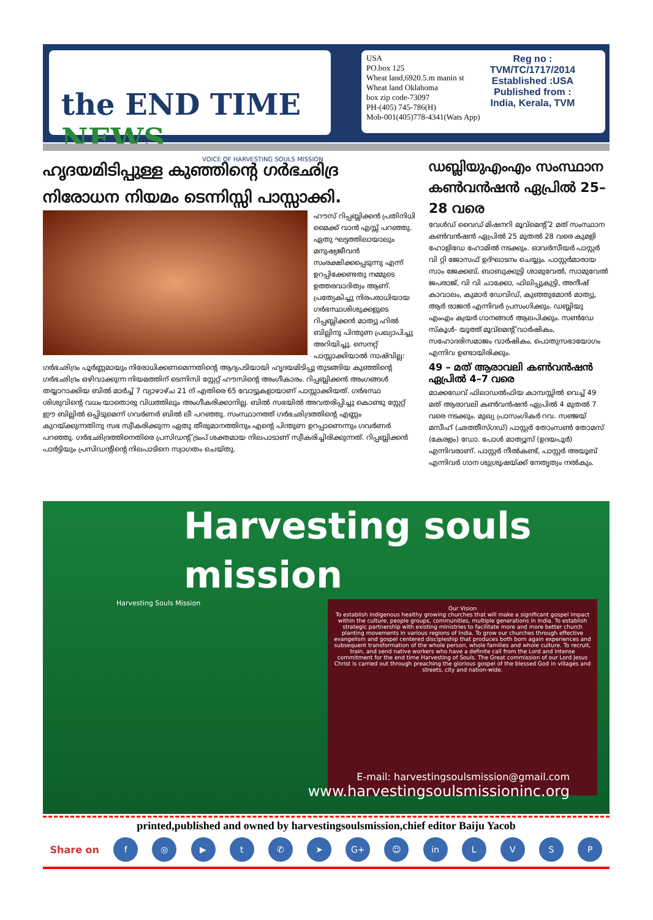the END TIME NEWS
VOICE OF HARVESTING SOULS MISSION
USA
PO.box 125
Wheat land,6920.5.m manin st
Wheat land Oklahoma
box zip code-73097
PH-(405) 745-786(H)
Mob-001(405)778-4341(Wats App)
Reg no :
TVM/TC/1717/2014
Established :USA
Published from :
India, Kerala, TVM
ഹൃദയമിടിപ്പുള്ള കുഞ്ഞിന്റെ ഗർഭഛിദ്ര നിരോധന നിയമം ടെന്നിസ്സി പാസ്സാക്കി.
ഹൗസ് റിപ്പബ്ലിക്കൻ പ്രതിനിധി മൈക്ക് വാൻ എസ്സ് പറഞ്ഞു. ഏതു ഘട്ടത്തിലായാലും മനുഷ്യജീവൻ സംരക്ഷിക്കപ്പെടുന്നു എന്ന് ഉറപ്പിക്കേണ്ടതു നമ്മുടെ ഉത്തരവാദിത്വം ആണ്. പ്രത്യേകിച്ചു നിരപരാധിയായ ഗർഭസ്ഥശിശുക്കളുടെ റിപ്പബ്ലിക്കൻ മാത്യു ഹിൽ ബില്ലിനു പിന്തുണ പ്രഖ്യാപിച്ചു അറിയിച്ചു. സെനറ്റ് പാസ്സാക്കിയാൽ നാഷ്‌വില്ല: ഗർഭഛിദ്രം പൂർണ്ണമായും നിരോധിക്കണമെന്നതിന്റെ ആദ്യപടിയായി ഹൃദയമിടിപ്പു തുടങ്ങിയ കുഞ്ഞിന്റെ ഗർഭഛിദ്രം ഒഴിവാക്കുന്ന നിയമത്തിന് ടെന്നിസി സ്റ്റേറ്റ് ഹൗസിന്റെ അംഗീകാരം. റിപ്പബ്ലിക്കൻ അംഗങ്ങൾ തയ്യാറാക്കിയ ബിൽ മാർച്ച് 7 വ്യാഴാഴ്ച 21 ന് എതിരെ 65 വോട്ടുകളായാണ് പാസ്സാക്കിയത്. ഗർഭസ്ഥ ശിശുവിന്റെ വധം യാതൊരു വിധത്തിലും അംഗീകരിക്കാനില്ല. ബിൽ സഭയിൽ അവതരിപ്പിച്ചു കൊണ്ടു സ്റ്റേറ്റ് ഈ ബില്ലിൽ ഒപ്പിടുമെന്ന് ഗവർണർ ബിൽ ലീ പറഞ്ഞു. സംസ്ഥാനത്ത് ഗർഭഛിദ്രത്തിന്റെ എണ്ണം കുറയ്ക്കുന്നതിനു സഭ സ്വീകരിക്കുന്ന ഏതു തീരുമാനത്തിനും എന്റെ പിന്തുണ ഉറപ്പാണെന്നും ഗവർണർ പറഞ്ഞു. ഗർഭഛിദ്രത്തിനെതിരെ പ്രസിഡന്റ് ട്രംപ് ശക്തമായ നിലപാടാണ് സ്വീകരിച്ചിരിക്കുന്നത്. റിപ്പബ്ലിക്കൻ പാർട്ടിയും പ്രസിഡന്റിന്റെ നിലപാടിനെ സ്വാഗതം ചെയ്തു.
ഡബ്ലിയുഎംഎം സംസ്ഥാന കൺവൻഷൻ ഏപ്രിൽ 25–28 വരെ
വേൾഡ് വൈഡ് മിഷനറി മൂവ്മെന്റ് 2 മത് സംസ്ഥാന കൺവൻഷൻ ഏപ്രിൽ 25 മുതൽ 28 വരെ കുമളി ഹോളിഡേ ഹോമിൽ നടക്കും. ഓവർസീയർ പാസ്റ്റർ വി റ്റി ജോസഫ് ഉദ്ഘാടനം ചെയ്യും. പാസ്റ്റർമാരായ സാം ജേക്കബ്, ബാബുക്കുട്ടി ശാമുവേൽ, സാമുവേൽ ജപരാജ്, വി വി ചാക്കോ, ഫിലിപ്പുകുട്ടി, അനീഷ് കാവാലം, കുമാർ ഡേവിഡ്, കുഞ്ഞുമോൻ മാത്യു, ആർ രാജൻ എന്നിവർ പ്രസംഗിക്കും. ഡബ്ലിയു എംഎം ക്വയർ ഗാനങ്ങൾ ആലപിക്കും. സൺഡേ സ്കൂൾ- യൂത്ത് മൂവ്മെന്റ് വാർഷികം, സഹോദരിസമാജം വാർഷികം, പൊതുസഭായോഗം എന്നിവ ഉണ്ടായിരിക്കും.
49 – മത് ആരാവലി കൺവൻഷൻ ഏപ്രിൽ 4–7 വരെ
മാക്കഡേവ് ഫിലാഡൽഫിയ കാമ്പസ്സിൽ വെച്ച് 49 മത് ആരാവലി കൺവൻഷൻ ഏപ്രിൽ 4 മുതൽ 7 വരെ നടക്കും. മുഖ്യ പ്രാസംഗികർ റവ. സഞ്ജയ് മസീഹ് (ഛത്തീസ്ഗഡ്) പാസ്റ്റർ തോംസൺ തോമസ് (കേരളം) ഡോ. പോൾ മാത്യൂസ് (ഉദയപൂർ) എന്നിവരാണ്. പാസ്റ്റർ നീൽകണ്ട്, പാസ്റ്റർ അയൂബ് എന്നിവർ ഗാന ശുശ്രൂഷയ്ക്ക് നേതൃത്വം നൽകും.
Harvesting souls mission
Harvesting Souls Mission
Our Vision
To establish indigenous healthy growing churches that will make a significant gospel impact within the culture, people groups, communities, multiple generations in India. To establish strategic partnership with existing ministries to facilitate more and more better church planting movements in various regions of India. To grow our churches through effective evangelism and gospel centered discipleship that produces both born again experiences and subsequent transformation of the whole person, whole families and whole culture. To recruit, train, and send native workers who have a definite call from the Lord and intense commitment for the end time Harvesting of Souls. The Great commission of our Lord Jesus Christ is carried out through preaching the glorious gospel of the blessed God in villages and streets, city and nation-wide.
E-mail: harvestingsoulsmission@gmail.com
www.harvestingsoulsmissioninc.org
printed,published and owned by harvestingsoulsmission,chief editor Baiju Yacob
Share on f ◎ ▶ t ✆ ➤ G+ ☺ in LVSP